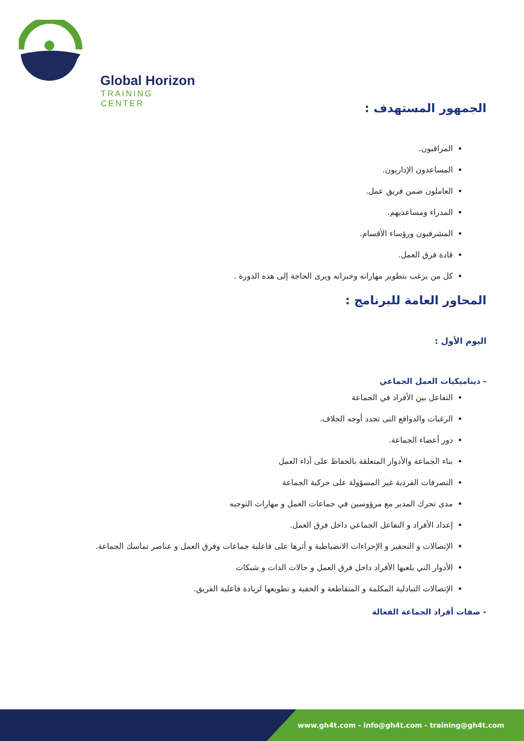Global Horizon
TRAINING CENTER
الجمهور المستهدف :
المراقبون.
المساعدون الإداريون.
العاملون ضمن فريق عمل.
المدراء ومساعديهم.
المشرفيون ورؤساء الأقسام.
قادة فرق العمل.
كل من يرغب بتطوير مهاراته وخبراته ويرى الحاجة إلى هذه الدورة .
المحاور العامة للبرنامج :
اليوم الأول :
- ديناميكيات العمل الجماعي
التفاعل بين الأفراد في الجماعة
الرغبات والدوافع التى تحدد أوجه الخلاف.
دور أعضاء الجماعة.
بناء الجماعة والأدوار المتعلقة بالحفاظ على أداء العمل
التصرفات الفردية غير المسؤولة على حركية الجماعة
مدى تحرك المدير مع مرؤوسين في جماعات العمل و مهارات التوجيه
إعداد الأفراد و التفاعل الجماعي داخل فرق العمل.
الإتصالات و التحفيز و الإجراءات الانضباطية و أثرها على فاعلية جماعات وفرق العمل و عناصر تماسك الجماعة.
الأدوار التي يلعبها الأفراد داخل فرق العمل و حالات الذات و شبكات
الإتصالات التبادلية المكلمة و المتقاطعة و الخفية و تطويعها لزيادة فاعلية الفريق.
- صفات أفراد الجماعة الفعالة
www.gh4t.com - info@gh4t.com - training@gh4t.com